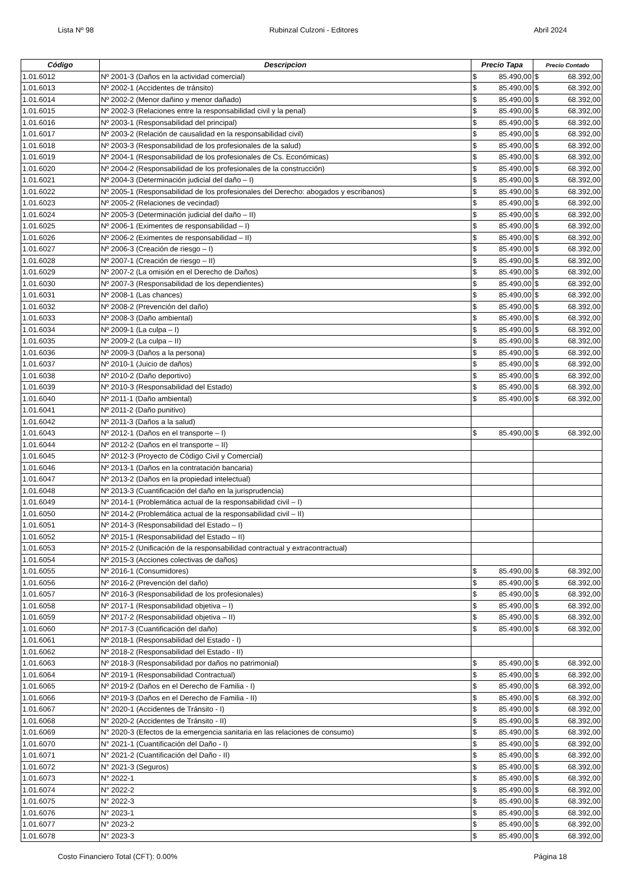Lista Nº 98 Rubinzal Culzoni - Editores Abril 2024
| Código | Descripcion | Precio Tapa | | Precio Contado | |
| --- | --- | --- | --- | --- | --- |
| 1.01.6012 | Nº 2001-3 (Daños en la actividad comercial) | $ | 85.490,00 | $ | 68.392,00 |
| 1.01.6013 | Nº 2002-1 (Accidentes de tránsito) | $ | 85.490,00 | $ | 68.392,00 |
| 1.01.6014 | Nº 2002-2 (Menor dañino y menor dañado) | $ | 85.490,00 | $ | 68.392,00 |
| 1.01.6015 | Nº 2002-3 (Relaciones entre la responsabilidad civil y la penal) | $ | 85.490,00 | $ | 68.392,00 |
| 1.01.6016 | Nº 2003-1 (Responsabilidad del principal) | $ | 85.490,00 | $ | 68.392,00 |
| 1.01.6017 | Nº 2003-2 (Relación de causalidad en la responsabilidad civil) | $ | 85.490,00 | $ | 68.392,00 |
| 1.01.6018 | Nº 2003-3 (Responsabilidad de los profesionales de la salud) | $ | 85.490,00 | $ | 68.392,00 |
| 1.01.6019 | Nº 2004-1 (Responsabilidad de los profesionales de Cs. Económicas) | $ | 85.490,00 | $ | 68.392,00 |
| 1.01.6020 | Nº 2004-2 (Responsabilidad de los profesionales de la construcción) | $ | 85.490,00 | $ | 68.392,00 |
| 1.01.6021 | Nº 2004-3 (Determinación judicial del daño – I) | $ | 85.490,00 | $ | 68.392,00 |
| 1.01.6022 | Nº 2005-1 (Responsabilidad de los profesionales del Derecho: abogados y escribanos) | $ | 85.490,00 | $ | 68.392,00 |
| 1.01.6023 | Nº 2005-2 (Relaciones de vecindad) | $ | 85.490,00 | $ | 68.392,00 |
| 1.01.6024 | Nº 2005-3 (Determinación judicial del daño – II) | $ | 85.490,00 | $ | 68.392,00 |
| 1.01.6025 | Nº 2006-1 (Eximentes de responsabilidad – I) | $ | 85.490,00 | $ | 68.392,00 |
| 1.01.6026 | Nº 2006-2 (Eximentes de responsabilidad – II) | $ | 85.490,00 | $ | 68.392,00 |
| 1.01.6027 | Nº 2006-3 (Creación de riesgo – I) | $ | 85.490,00 | $ | 68.392,00 |
| 1.01.6028 | Nº 2007-1 (Creación de riesgo – II) | $ | 85.490,00 | $ | 68.392,00 |
| 1.01.6029 | Nº 2007-2 (La omisión en el Derecho de Daños) | $ | 85.490,00 | $ | 68.392,00 |
| 1.01.6030 | Nº 2007-3 (Responsabilidad de los dependientes) | $ | 85.490,00 | $ | 68.392,00 |
| 1.01.6031 | Nº 2008-1 (Las chances) | $ | 85.490,00 | $ | 68.392,00 |
| 1.01.6032 | Nº 2008-2 (Prevención del daño) | $ | 85.490,00 | $ | 68.392,00 |
| 1.01.6033 | Nº 2008-3 (Daño ambiental) | $ | 85.490,00 | $ | 68.392,00 |
| 1.01.6034 | Nº 2009-1 (La culpa – I) | $ | 85.490,00 | $ | 68.392,00 |
| 1.01.6035 | Nº 2009-2 (La culpa – II) | $ | 85.490,00 | $ | 68.392,00 |
| 1.01.6036 | Nº 2009-3 (Daños a la persona) | $ | 85.490,00 | $ | 68.392,00 |
| 1.01.6037 | Nº 2010-1 (Juicio de daños) | $ | 85.490,00 | $ | 68.392,00 |
| 1.01.6038 | Nº 2010-2 (Daño deportivo) | $ | 85.490,00 | $ | 68.392,00 |
| 1.01.6039 | Nº 2010-3 (Responsabilidad del Estado) | $ | 85.490,00 | $ | 68.392,00 |
| 1.01.6040 | Nº 2011-1 (Daño ambiental) | $ | 85.490,00 | $ | 68.392,00 |
| 1.01.6041 | Nº 2011-2 (Daño punitivo) | | | | |
| 1.01.6042 | Nº 2011-3 (Daños a la salud) | | | | |
| 1.01.6043 | Nº 2012-1 (Daños en el transporte – I) | $ | 85.490,00 | $ | 68.392,00 |
| 1.01.6044 | Nº 2012-2 (Daños en el transporte – II) | | | | |
| 1.01.6045 | Nº 2012-3 (Proyecto de Código Civil y Comercial) | | | | |
| 1.01.6046 | Nº 2013-1 (Daños en la contratación bancaria) | | | | |
| 1.01.6047 | Nº 2013-2 (Daños en la propiedad intelectual) | | | | |
| 1.01.6048 | Nº 2013-3 (Cuantificación del daño en la jurisprudencia) | | | | |
| 1.01.6049 | Nº 2014-1 (Problemática actual de la responsabilidad civil – I) | | | | |
| 1.01.6050 | Nº 2014-2 (Problemática actual de la responsabilidad civil – II) | | | | |
| 1.01.6051 | Nº 2014-3 (Responsabilidad del Estado – I) | | | | |
| 1.01.6052 | Nº 2015-1 (Responsabilidad del Estado – II) | | | | |
| 1.01.6053 | Nº 2015-2 (Unificación de la responsabilidad contractual y extracontractual) | | | | |
| 1.01.6054 | Nº 2015-3 (Acciones colectivas de daños) | | | | |
| 1.01.6055 | Nº 2016-1 (Consumidores) | $ | 85.490,00 | $ | 68.392,00 |
| 1.01.6056 | Nº 2016-2 (Prevención del daño) | $ | 85.490,00 | $ | 68.392,00 |
| 1.01.6057 | Nº 2016-3 (Responsabilidad de los profesionales) | $ | 85.490,00 | $ | 68.392,00 |
| 1.01.6058 | Nº 2017-1 (Responsabilidad objetiva – I) | $ | 85.490,00 | $ | 68.392,00 |
| 1.01.6059 | Nº 2017-2 (Responsabilidad objetiva – II) | $ | 85.490,00 | $ | 68.392,00 |
| 1.01.6060 | Nº 2017-3 (Cuantificación del daño) | $ | 85.490,00 | $ | 68.392,00 |
| 1.01.6061 | Nº 2018-1 (Responsabilidad del Estado - I) | | | | |
| 1.01.6062 | Nº 2018-2 (Responsabilidad del Estado - II) | | | | |
| 1.01.6063 | Nº 2018-3 (Responsabilidad por daños no patrimonial) | $ | 85.490,00 | $ | 68.392,00 |
| 1.01.6064 | Nº 2019-1 (Responsabilidad Contractual) | $ | 85.490,00 | $ | 68.392,00 |
| 1.01.6065 | Nº 2019-2 (Daños en el Derecho de Familia - I) | $ | 85.490,00 | $ | 68.392,00 |
| 1.01.6066 | Nº 2019-3 (Daños en el Derecho de Familia - II) | $ | 85.490,00 | $ | 68.392,00 |
| 1.01.6067 | N° 2020-1 (Accidentes de Tránsito - I) | $ | 85.490,00 | $ | 68.392,00 |
| 1.01.6068 | N° 2020-2 (Accidentes de Tránsito - II) | $ | 85.490,00 | $ | 68.392,00 |
| 1.01.6069 | N° 2020-3 (Efectos de la emergencia sanitaria en las relaciones de consumo) | $ | 85.490,00 | $ | 68.392,00 |
| 1.01.6070 | N° 2021-1 (Cuantificación del Daño - I) | $ | 85.490,00 | $ | 68.392,00 |
| 1.01.6071 | N° 2021-2 (Cuantificación del Daño - II) | $ | 85.490,00 | $ | 68.392,00 |
| 1.01.6072 | N° 2021-3 (Seguros) | $ | 85.490,00 | $ | 68.392,00 |
| 1.01.6073 | N° 2022-1 | $ | 85.490,00 | $ | 68.392,00 |
| 1.01.6074 | N° 2022-2 | $ | 85.490,00 | $ | 68.392,00 |
| 1.01.6075 | N° 2022-3 | $ | 85.490,00 | $ | 68.392,00 |
| 1.01.6076 | N° 2023-1 | $ | 85.490,00 | $ | 68.392,00 |
| 1.01.6077 | N° 2023-2 | $ | 85.490,00 | $ | 68.392,00 |
| 1.01.6078 | N° 2023-3 | $ | 85.490,00 | $ | 68.392,00 |
Costo Financiero Total (CFT): 0.00% Página 18